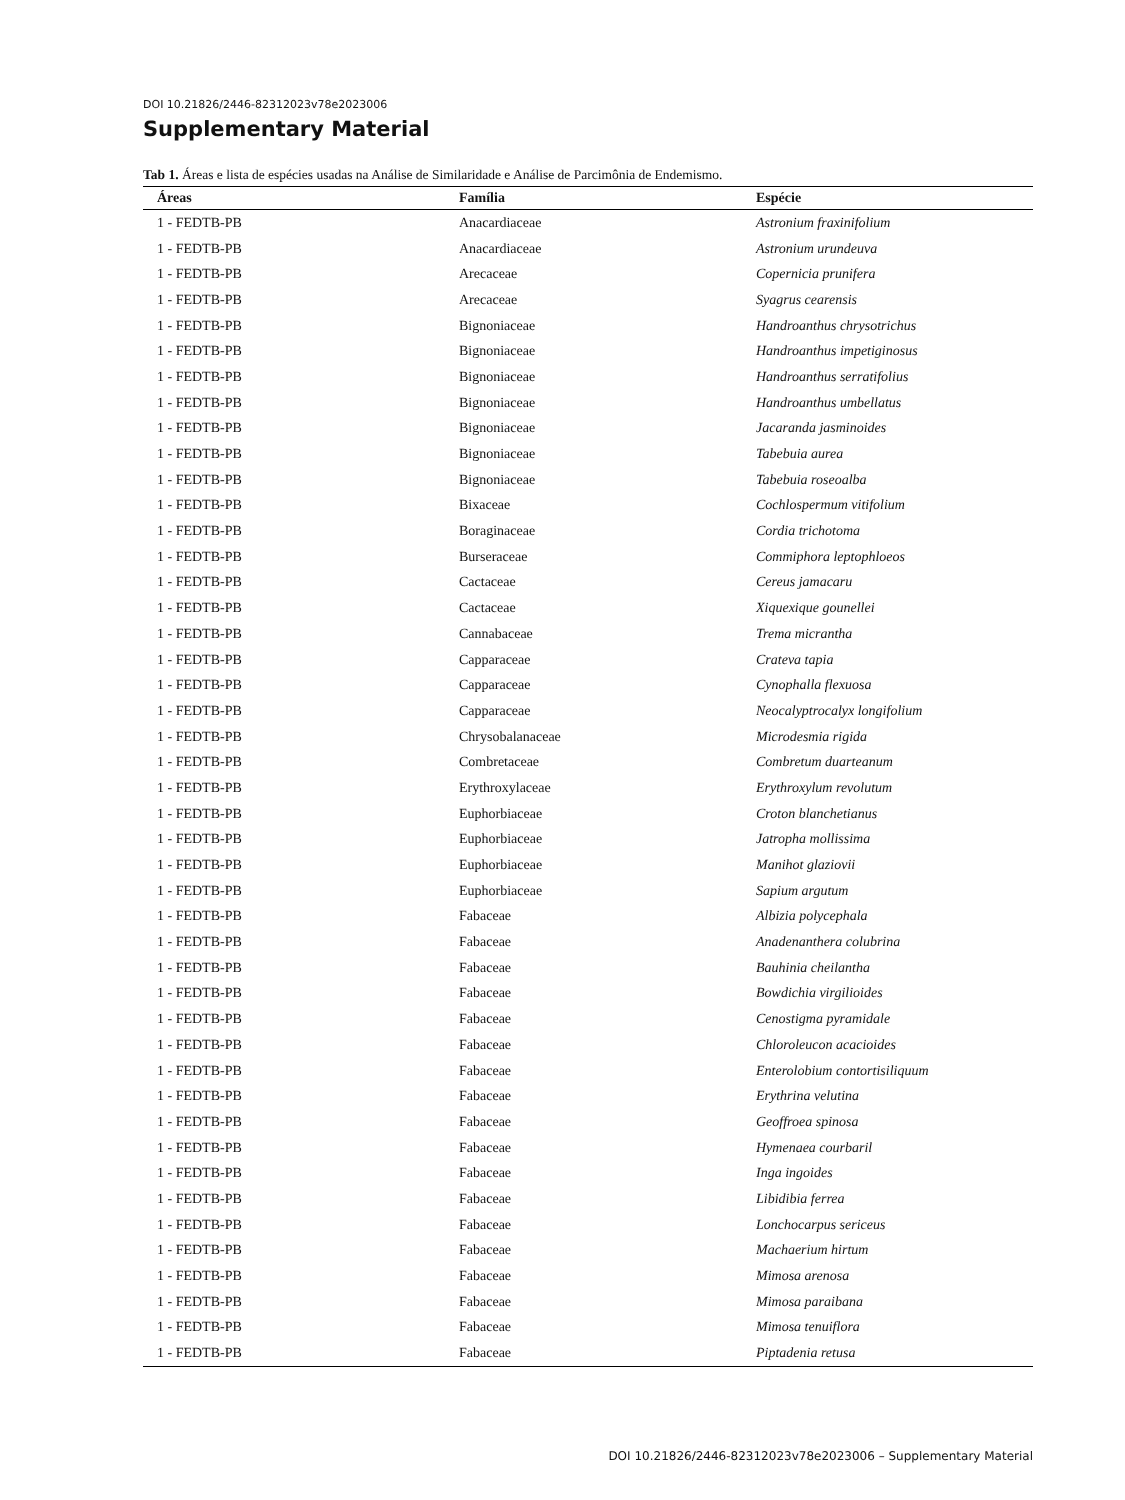DOI 10.21826/2446-82312023v78e2023006
Supplementary Material
Tab 1. Áreas e lista de espécies usadas na Análise de Similaridade e Análise de Parcimônia de Endemismo.
| Áreas | Família | Espécie |
| --- | --- | --- |
| 1 - FEDTB-PB | Anacardiaceae | Astronium fraxinifolium |
| 1 - FEDTB-PB | Anacardiaceae | Astronium urundeuva |
| 1 - FEDTB-PB | Arecaceae | Copernicia prunifera |
| 1 - FEDTB-PB | Arecaceae | Syagrus cearensis |
| 1 - FEDTB-PB | Bignoniaceae | Handroanthus chrysotrichus |
| 1 - FEDTB-PB | Bignoniaceae | Handroanthus impetiginosus |
| 1 - FEDTB-PB | Bignoniaceae | Handroanthus serratifolius |
| 1 - FEDTB-PB | Bignoniaceae | Handroanthus umbellatus |
| 1 - FEDTB-PB | Bignoniaceae | Jacaranda jasminoides |
| 1 - FEDTB-PB | Bignoniaceae | Tabebuia aurea |
| 1 - FEDTB-PB | Bignoniaceae | Tabebuia roseoalba |
| 1 - FEDTB-PB | Bixaceae | Cochlospermum vitifolium |
| 1 - FEDTB-PB | Boraginaceae | Cordia trichotoma |
| 1 - FEDTB-PB | Burseraceae | Commiphora leptophloeos |
| 1 - FEDTB-PB | Cactaceae | Cereus jamacaru |
| 1 - FEDTB-PB | Cactaceae | Xiquexique gounellei |
| 1 - FEDTB-PB | Cannabaceae | Trema micrantha |
| 1 - FEDTB-PB | Capparaceae | Crateva tapia |
| 1 - FEDTB-PB | Capparaceae | Cynophalla flexuosa |
| 1 - FEDTB-PB | Capparaceae | Neocalyptrocalyx longifolium |
| 1 - FEDTB-PB | Chrysobalanaceae | Microdesmia rigida |
| 1 - FEDTB-PB | Combretaceae | Combretum duarteanum |
| 1 - FEDTB-PB | Erythroxylaceae | Erythroxylum revolutum |
| 1 - FEDTB-PB | Euphorbiaceae | Croton blanchetianus |
| 1 - FEDTB-PB | Euphorbiaceae | Jatropha mollissima |
| 1 - FEDTB-PB | Euphorbiaceae | Manihot glaziovii |
| 1 - FEDTB-PB | Euphorbiaceae | Sapium argutum |
| 1 - FEDTB-PB | Fabaceae | Albizia polycephala |
| 1 - FEDTB-PB | Fabaceae | Anadenanthera colubrina |
| 1 - FEDTB-PB | Fabaceae | Bauhinia cheilantha |
| 1 - FEDTB-PB | Fabaceae | Bowdichia virgilioides |
| 1 - FEDTB-PB | Fabaceae | Cenostigma pyramidale |
| 1 - FEDTB-PB | Fabaceae | Chloroleucon acacioides |
| 1 - FEDTB-PB | Fabaceae | Enterolobium contortisiliquum |
| 1 - FEDTB-PB | Fabaceae | Erythrina velutina |
| 1 - FEDTB-PB | Fabaceae | Geoffroea spinosa |
| 1 - FEDTB-PB | Fabaceae | Hymenaea courbaril |
| 1 - FEDTB-PB | Fabaceae | Inga ingoides |
| 1 - FEDTB-PB | Fabaceae | Libidibia ferrea |
| 1 - FEDTB-PB | Fabaceae | Lonchocarpus sericeus |
| 1 - FEDTB-PB | Fabaceae | Machaerium hirtum |
| 1 - FEDTB-PB | Fabaceae | Mimosa arenosa |
| 1 - FEDTB-PB | Fabaceae | Mimosa paraibana |
| 1 - FEDTB-PB | Fabaceae | Mimosa tenuiflora |
| 1 - FEDTB-PB | Fabaceae | Piptadenia retusa |
DOI 10.21826/2446-82312023v78e2023006 – Supplementary Material